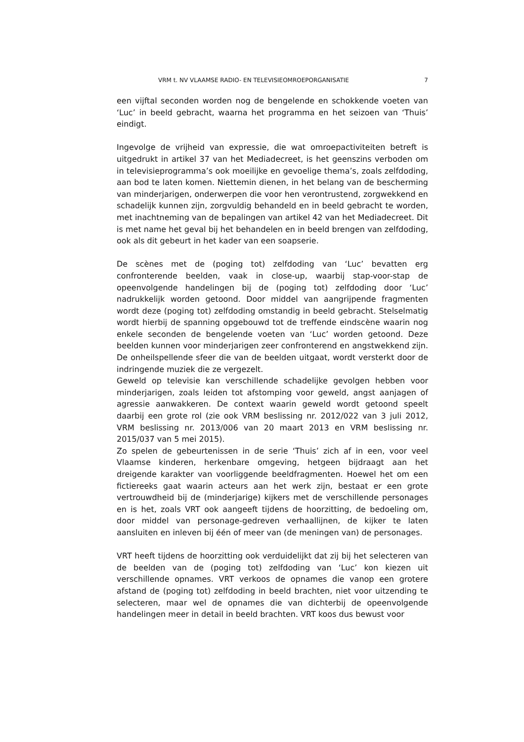VRM t. NV VLAAMSE RADIO- EN TELEVISIEOMROEPORGANISATIE 7
een vijftal seconden worden nog de bengelende en schokkende voeten van ‘Luc’ in beeld gebracht, waarna het programma en het seizoen van ‘Thuis’ eindigt.
Ingevolge de vrijheid van expressie, die wat omroepactiviteiten betreft is uitgedrukt in artikel 37 van het Mediadecreet, is het geenszins verboden om in televisieprogramma’s ook moeilijke en gevoelige thema’s, zoals zelfdoding, aan bod te laten komen. Niettemin dienen, in het belang van de bescherming van minderjarigen, onderwerpen die voor hen verontrustend, zorgwekkend en schadelijk kunnen zijn, zorgvuldig behandeld en in beeld gebracht te worden, met inachtneming van de bepalingen van artikel 42 van het Mediadecreet. Dit is met name het geval bij het behandelen en in beeld brengen van zelfdoding, ook als dit gebeurt in het kader van een soapserie.
De scènes met de (poging tot) zelfdoding van ‘Luc’ bevatten erg confronterende beelden, vaak in close-up, waarbij stap-voor-stap de opeenvolgende handelingen bij de (poging tot) zelfdoding door ‘Luc’ nadrukkelijk worden getoond. Door middel van aangrijpende fragmenten wordt deze (poging tot) zelfdoding omstandig in beeld gebracht. Stelselmatig wordt hierbij de spanning opgebouwd tot de treffende eindscène waarin nog enkele seconden de bengelende voeten van ‘Luc’ worden getoond. Deze beelden kunnen voor minderjarigen zeer confronterend en angstwekkend zijn. De onheilspellende sfeer die van de beelden uitgaat, wordt versterkt door de indringende muziek die ze vergezelt.
Geweld op televisie kan verschillende schadelijke gevolgen hebben voor minderjarigen, zoals leiden tot afstomping voor geweld, angst aanjagen of agressie aanwakkeren. De context waarin geweld wordt getoond speelt daarbij een grote rol (zie ook VRM beslissing nr. 2012/022 van 3 juli 2012, VRM beslissing nr. 2013/006 van 20 maart 2013 en VRM beslissing nr. 2015/037 van 5 mei 2015).
Zo spelen de gebeurtenissen in de serie ‘Thuis’ zich af in een, voor veel Vlaamse kinderen, herkenbare omgeving, hetgeen bijdraagt aan het dreigende karakter van voorliggende beeldfragmenten. Hoewel het om een fictiereeks gaat waarin acteurs aan het werk zijn, bestaat er een grote vertrouwdheid bij de (minderjarige) kijkers met de verschillende personages en is het, zoals VRT ook aangeeft tijdens de hoorzitting, de bedoeling om, door middel van personage-gedreven verhaallijnen, de kijker te laten aansluiten en inleven bij één of meer van (de meningen van) de personages.
VRT heeft tijdens de hoorzitting ook verduidelijkt dat zij bij het selecteren van de beelden van de (poging tot) zelfdoding van ‘Luc’ kon kiezen uit verschillende opnames. VRT verkoos de opnames die vanop een grotere afstand de (poging tot) zelfdoding in beeld brachten, niet voor uitzending te selecteren, maar wel de opnames die van dichterbij de opeenvolgende handelingen meer in detail in beeld brachten. VRT koos dus bewust voor